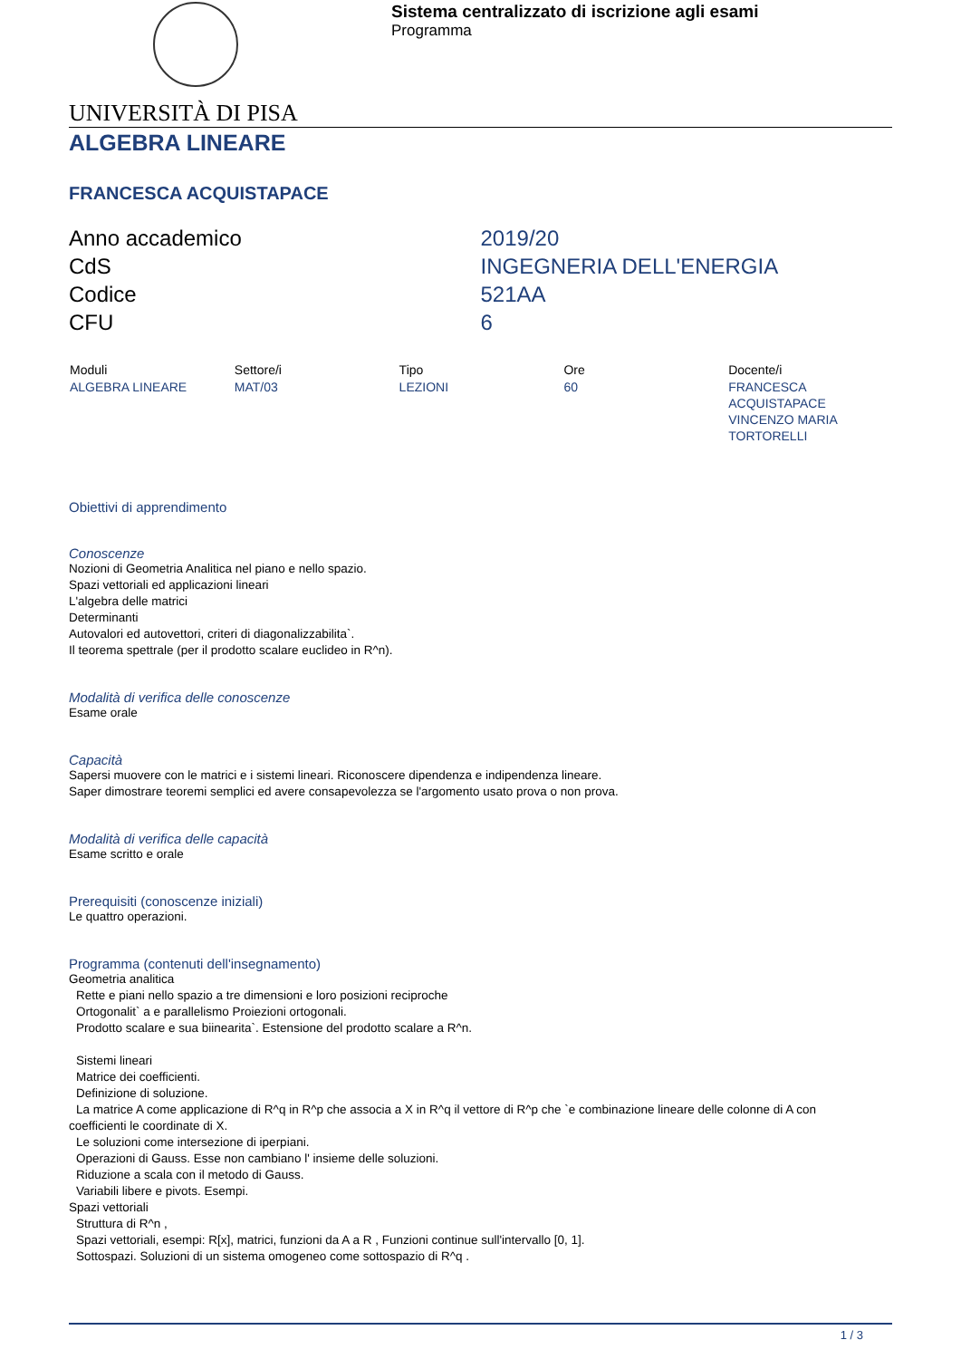Sistema centralizzato di iscrizione agli esami
Programma
UNIVERSITÀ DI PISA
ALGEBRA LINEARE
FRANCESCA ACQUISTAPACE
| Anno accademico | 2019/20 |
| CdS | INGEGNERIA DELL'ENERGIA |
| Codice | 521AA |
| CFU | 6 |
| Moduli | Settore/i | Tipo | Ore | Docente/i |
| --- | --- | --- | --- | --- |
| ALGEBRA LINEARE | MAT/03 | LEZIONI | 60 | FRANCESCA ACQUISTAPACE VINCENZO MARIA TORTORELLI |
Obiettivi di apprendimento
Conoscenze
Nozioni di Geometria Analitica nel piano e nello spazio.
Spazi vettoriali ed applicazioni lineari
L'algebra delle matrici
Determinanti
Autovalori ed autovettori, criteri di diagonalizzabilita`.
Il teorema spettrale (per il prodotto scalare euclideo in R^n).
Modalità di verifica delle conoscenze
Esame orale
Capacità
Sapersi muovere con le matrici e i sistemi lineari. Riconoscere dipendenza e indipendenza lineare.
Saper dimostrare teoremi semplici ed avere consapevolezza se l'argomento usato prova o non prova.
Modalità di verifica delle capacità
Esame scritto e orale
Prerequisiti (conoscenze iniziali)
Le quattro operazioni.
Programma (contenuti dell'insegnamento)
Geometria analitica
Rette e piani nello spazio a tre dimensioni e loro posizioni reciproche
Ortogonalit` a e parallelismo Proiezioni ortogonali.
Prodotto scalare e sua biinearita`. Estensione del prodotto scalare a R^n.
Sistemi lineari
Matrice dei coefficienti.
Definizione di soluzione.
La matrice A come applicazione di R^q in R^p che associa a X in R^q il vettore di R^p che `e combinazione lineare delle colonne di A con
coefficienti le coordinate di X.
Le soluzioni come intersezione di iperpiani.
Operazioni di Gauss. Esse non cambiano l' insieme delle soluzioni.
Riduzione a scala con il metodo di Gauss.
Variabili libere e pivots. Esempi.
Spazi vettoriali
Struttura di R^n ,
Spazi vettoriali, esempi: R[x], matrici, funzioni da A a R , Funzioni continue sull'intervallo [0, 1].
Sottospazi. Soluzioni di un sistema omogeneo come sottospazio di R^q .
1 / 3